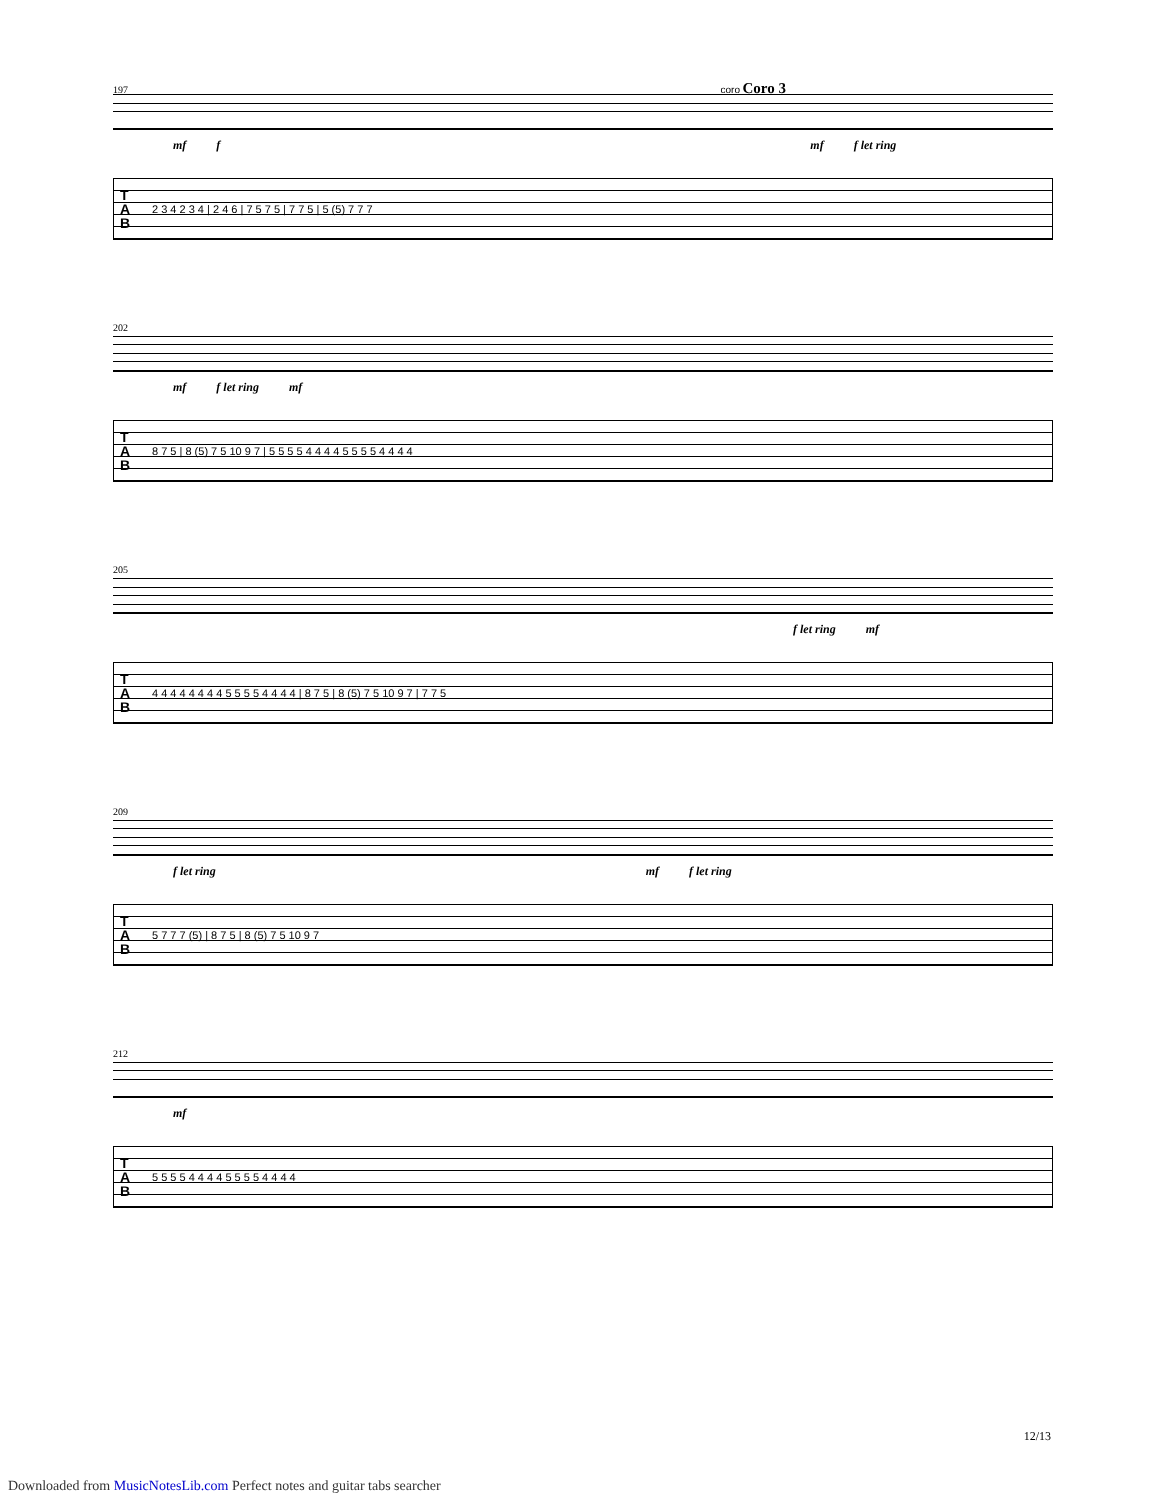197 coro Coro 3
mf f mf f let ring
T A B 2 3 4 2 3 4 | 2 4 6 | 7 5 7 5 | 7 7 5 | 5 (5) 7 7 7
202
mf f let ring mf
T A B 8 7 5 | 8 (5) 7 5 10 9 7 | 5 5 5 5 4 4 4 4 5 5 5 5 4 4 4 4
205
f let ring mf
T A B 4 4 4 4 4 4 4 4 5 5 5 5 4 4 4 4 | 8 7 5 | 8 (5) 7 5 10 9 7 | 7 7 5
209
f let ring mf f let ring
T A B 5 7 7 7 (5) | 8 7 5 | 8 (5) 7 5 10 9 7
212
mf
T A B 5 5 5 5 4 4 4 4 5 5 5 5 4 4 4 4
12/13
Downloaded from MusicNotesLib.com Perfect notes and guitar tabs searcher